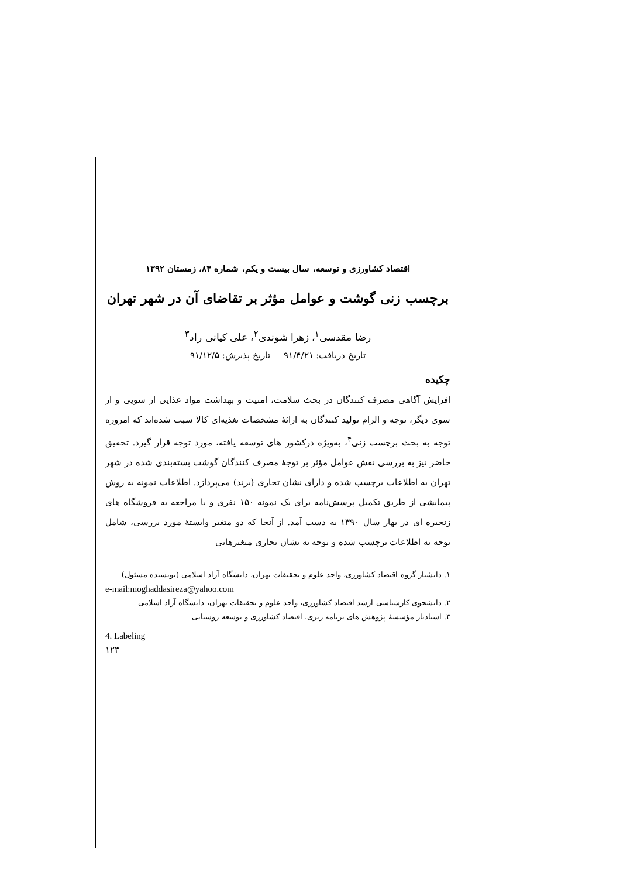اقتصاد کشاورزی و توسعه، سال بیست و یکم، شماره ۸۴، زمستان ۱۳۹۲
برچسب زنی گوشت و عوامل مؤثر بر تقاضای آن در شهر تهران
رضا مقدسی<sup>۱</sup>، زهرا شوندی<sup>۲</sup>، علی کیانی راد<sup>۳</sup>
تاریخ دریافت: ۹۱/۴/۲۱ تاریخ پذیرش: ۹۱/۱۲/۵
چکیده
افزایش آگاهی مصرف کنندگان در بحث سلامت، امنیت و بهداشت مواد غذایی از سویی و از سوی دیگر، توجه و الزام تولید کنندگان به ارائهٔ مشخصات تغذیه‌ای کالا سبب شده‌اند که امروزه توجه به بحث برچسب زنی<sup>۴</sup>، به‌ویژه درکشور های توسعه یافته، مورد توجه قرار گیرد. تحقیق حاضر نیز به بررسی نقش عوامل مؤثر بر توجهٔ مصرف کنندگان گوشت بسته‌بندی شده در شهر تهران به اطلاعات برچسب شده و دارای نشان تجاری (برند) می‌پردازد. اطلاعات نمونه به روش پیمایشی از طریق تکمیل پرسش‌نامه برای یک نمونه ۱۵۰ نفری و با مراجعه به فروشگاه های زنجیره ای در بهار سال ۱۳۹۰ به دست آمد. از آنجا که دو متغیر وابستهٔ مورد بررسی، شامل توجه به اطلاعات برچسب شده و توجه به نشان تجاری متغیرهایی
۱. دانشیار گروه اقتصاد کشاورزی، واحد علوم و تحقیقات تهران، دانشگاه آزاد اسلامی (نویسنده مسئول)
e-mail:moghaddasireza@yahoo.com
۲. دانشجوی کارشناسی ارشد اقتصاد کشاورزی، واحد علوم و تحقیقات تهران، دانشگاه آزاد اسلامی
۳. استادیار مؤسسهٔ پژوهش های برنامه ریزی، اقتصاد کشاورزی و توسعه روستایی
4. Labeling
۱۲۳